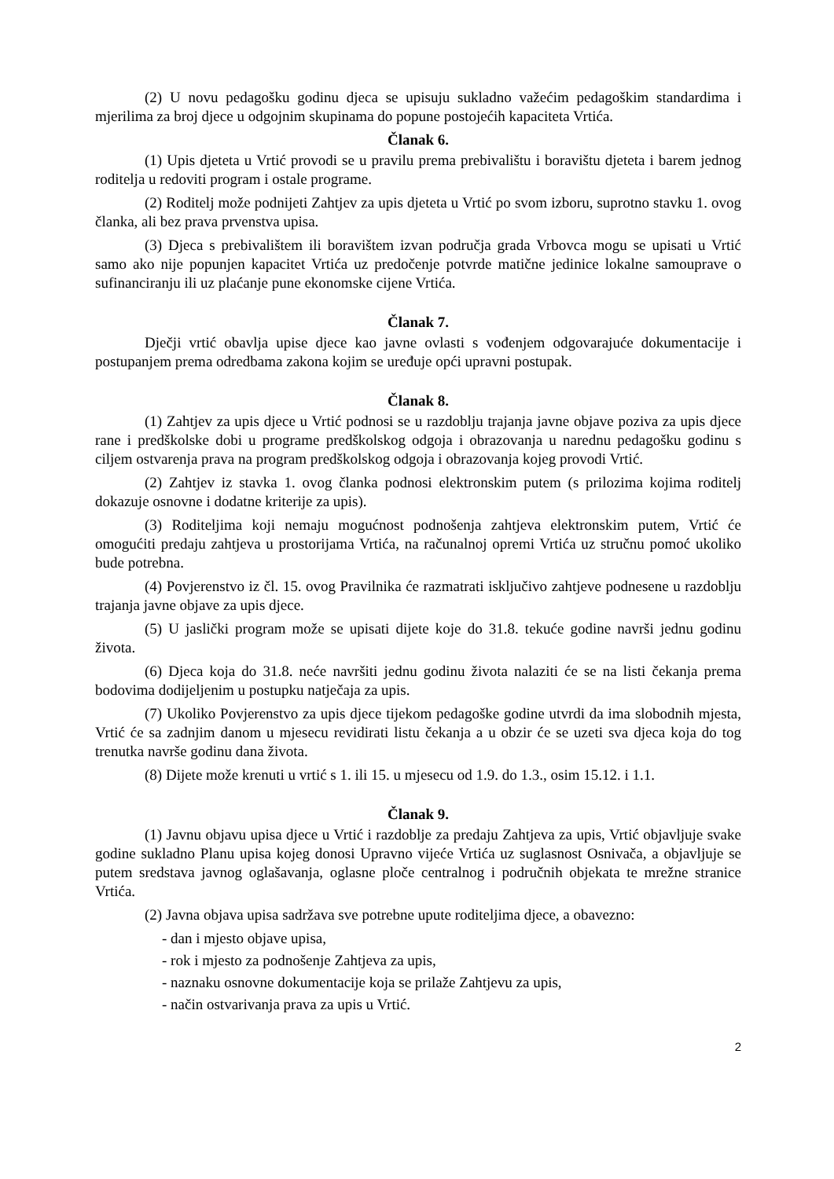(2) U novu pedagošku godinu djeca se upisuju sukladno važećim pedagoškim standardima i mjerilima za broj djece u odgojnim skupinama do popune postojećih kapaciteta Vrtića.
Članak 6.
(1) Upis djeteta u Vrtić provodi se u pravilu prema prebivalištu i boravištu djeteta i barem jednog roditelja u redoviti program i ostale programe.
(2) Roditelj može podnijeti Zahtjev za upis djeteta u Vrtić po svom izboru, suprotno stavku 1. ovog članka, ali bez prava prvenstva upisa.
(3) Djeca s prebivalištem ili boravištem izvan područja grada Vrbovca mogu se upisati u Vrtić samo ako nije popunjen kapacitet Vrtića uz predočenje potvrde matične jedinice lokalne samouprave o sufinanciranju ili uz plaćanje pune ekonomske cijene Vrtića.
Članak 7.
Dječji vrtić obavlja upise djece kao javne ovlasti s vođenjem odgovarajuće dokumentacije i postupanjem prema odredbama zakona kojim se uređuje opći upravni postupak.
Članak 8.
(1) Zahtjev za upis djece u Vrtić podnosi se u razdoblju trajanja javne objave poziva za upis djece rane i predškolske dobi u programe predškolskog odgoja i obrazovanja u narednu pedagošku godinu s ciljem ostvarenja prava na program predškolskog odgoja i obrazovanja kojeg provodi Vrtić.
(2) Zahtjev iz stavka 1. ovog članka podnosi elektronskim putem (s prilozima kojima roditelj dokazuje osnovne i dodatne kriterije za upis).
(3) Roditeljima koji nemaju mogućnost podnošenja zahtjeva elektronskim putem, Vrtić će omogućiti predaju zahtjeva u prostorijama Vrtića, na računalnoj opremi Vrtića uz stručnu pomoć ukoliko bude potrebna.
(4) Povjerenstvo iz čl. 15. ovog Pravilnika će razmatrati isključivo zahtjeve podnesene u razdoblju trajanja javne objave za upis djece.
(5) U jaslički program može se upisati dijete koje do 31.8. tekuće godine navrši jednu godinu života.
(6) Djeca koja do 31.8. neće navršiti jednu godinu života nalaziti će se na listi čekanja prema bodovima dodijeljenim u postupku natječaja za upis.
(7) Ukoliko Povjerenstvo za upis djece tijekom pedagoške godine utvrdi da ima slobodnih mjesta, Vrtić će sa zadnjim danom u mjesecu revidirati listu čekanja a u obzir će se uzeti sva djeca koja do tog trenutka navrše godinu dana života.
(8) Dijete može krenuti u vrtić s 1. ili 15. u mjesecu od 1.9. do 1.3., osim 15.12. i 1.1.
Članak 9.
(1) Javnu objavu upisa djece u Vrtić i razdoblje za predaju Zahtjeva za upis, Vrtić objavljuje svake godine sukladno Planu upisa kojeg donosi Upravno vijeće Vrtića uz suglasnost Osnivača, a objavljuje se putem sredstava javnog oglašavanja, oglasne ploče centralnog i područnih objekata te mrežne stranice Vrtića.
(2) Javna objava upisa sadržava sve potrebne upute roditeljima djece, a obavezno:
- dan i mjesto objave upisa,
- rok i mjesto za podnošenje Zahtjeva za upis,
- naznaku osnovne dokumentacije koja se prilaže Zahtjevu za upis,
- način ostvarivanja prava za upis u Vrtić.
2